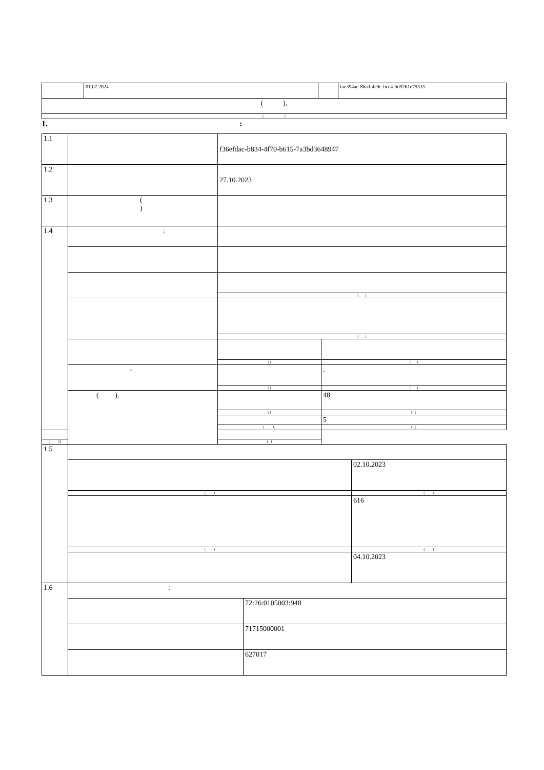| | 01.07.2024 | | fae394ae-86ad-4e9c-bcc4-6d9761e79335 |
| ( ), | | | |
| ( ) | | | |
1. :
| 1.1 | | f36efdac-b834-4f70-b615-7a3bd3648947 | |
| 1.2 | | 27.10.2023 | |
| 1.3 | ( ) | | |
| 1.4 | : | | |
| | | ( ) | |
| | | ( ) | |
| | | ( ) | ( ) |
| | - | | . |
| | | ( ) | ( ) |
| | ( ), | | 48 |
| | | ( ) | ( ) |
| | | | 5 |
| | | ( 1) | ( ) |
| ( 2) | | ( ) | |
| 1.5 | | |
| | | 02.10.2023 |
| | ( ) | ( ) |
| | | 616 |
| | ( ) | ( ) |
| | | 04.10.2023 |
| 1.6 | : | |
| | | 72:26:0105003:948 |
| | | 71715000001 |
| | | 627017 |